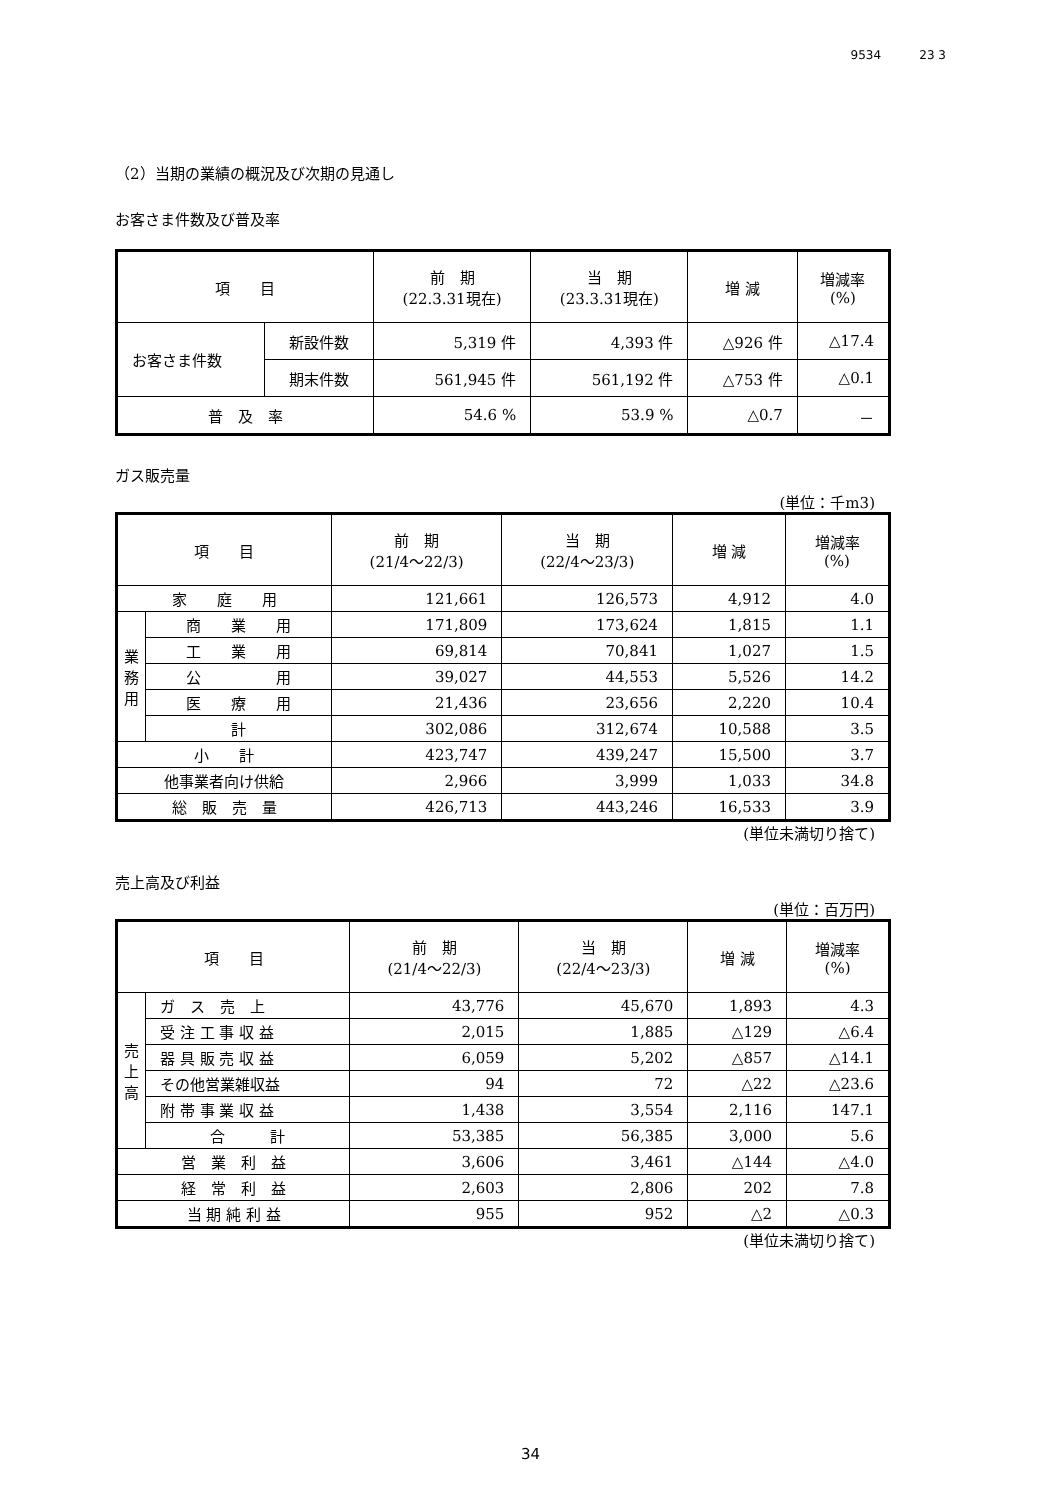9534 23 3
（2）当期の業績の概況及び次期の見通し
お客さま件数及び普及率
| 項 目 | | 前 期 (22.3.31現在) | 当 期 (23.3.31現在) | 増 減 | 増減率 (%) |
| --- | --- | --- | --- | --- | --- |
| お客さま件数 | 新設件数 | 5,319 件 | 4,393 件 | △926 件 | △17.4 |
| | 期末件数 | 561,945 件 | 561,192 件 | △753 件 | △0.1 |
| 普 及 率 | | 54.6 % | 53.9 % | △0.7 | － |
ガス販売量
(単位：千m3)
| 項 目 | | 前 期 (21/4～22/3) | 当 期 (22/4～23/3) | 増 減 | 増減率 (%) |
| --- | --- | --- | --- | --- | --- |
| 家 庭 用 | | 121,661 | 126,573 | 4,912 | 4.0 |
| 業 務 用 | 商 業 用 | 171,809 | 173,624 | 1,815 | 1.1 |
| | 工 業 用 | 69,814 | 70,841 | 1,027 | 1.5 |
| | 公 用 | 39,027 | 44,553 | 5,526 | 14.2 |
| | 医 療 用 | 21,436 | 23,656 | 2,220 | 10.4 |
| | 計 | 302,086 | 312,674 | 10,588 | 3.5 |
| 小 計 | | 423,747 | 439,247 | 15,500 | 3.7 |
| 他事業者向け供給 | | 2,966 | 3,999 | 1,033 | 34.8 |
| 総 販 売 量 | | 426,713 | 443,246 | 16,533 | 3.9 |
(単位未満切り捨て)
売上高及び利益
(単位：百万円)
| 項 目 | | 前 期 (21/4～22/3) | 当 期 (22/4～23/3) | 増 減 | 増減率 (%) |
| --- | --- | --- | --- | --- | --- |
| 売 上 高 | ガ ス 売 上 | 43,776 | 45,670 | 1,893 | 4.3 |
| | 受 注 工 事 収 益 | 2,015 | 1,885 | △129 | △6.4 |
| | 器 具 販 売 収 益 | 6,059 | 5,202 | △857 | △14.1 |
| | その他営業雑収益 | 94 | 72 | △22 | △23.6 |
| | 附 帯 事 業 収 益 | 1,438 | 3,554 | 2,116 | 147.1 |
| | 合 計 | 53,385 | 56,385 | 3,000 | 5.6 |
| 営 業 利 益 | | 3,606 | 3,461 | △144 | △4.0 |
| 経 常 利 益 | | 2,603 | 2,806 | 202 | 7.8 |
| 当 期 純 利 益 | | 955 | 952 | △2 | △0.3 |
(単位未満切り捨て)
34